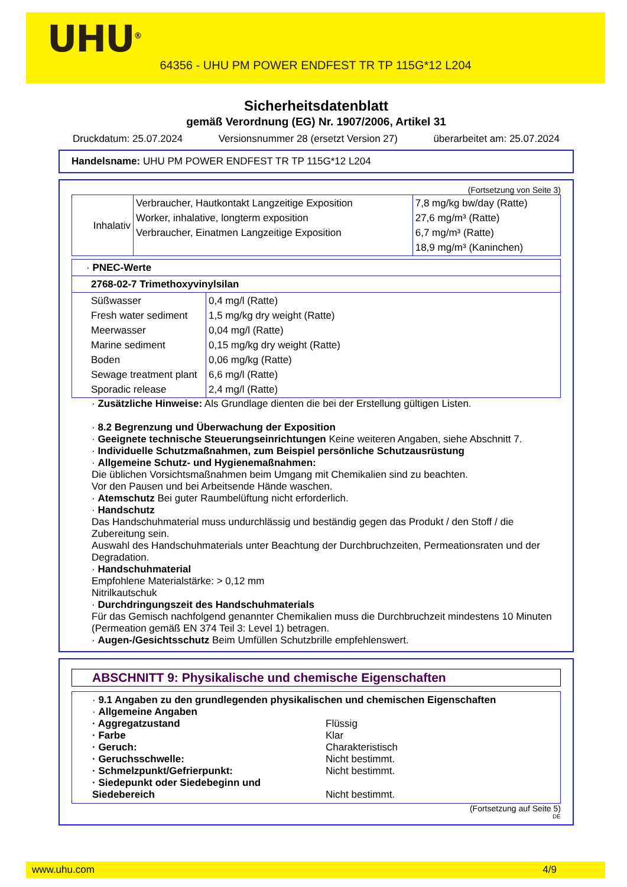UHU<sup>®</sup>
64356 - UHU PM POWER ENDFEST TR TP 115G*12 L204
Sicherheitsdatenblatt
gemäß Verordnung (EG) Nr. 1907/2006, Artikel 31
Druckdatum: 25.07.2024 Versionsnummer 28 (ersetzt Version 27) überarbeitet am: 25.07.2024
Handelsname: UHU PM POWER ENDFEST TR TP 115G*12 L204
(Fortsetzung von Seite 3)
| Inhalativ | Verbraucher, Hautkontakt Langzeitige Exposition Worker, inhalative, longterm exposition Verbraucher, Einatmen Langzeitige Exposition | 7,8 mg/kg bw/day (Ratte) 27,6 mg/m³ (Ratte) 6,7 mg/m³ (Ratte) 18,9 mg/m³ (Kaninchen) |
| · PNEC-Werte | |
| 2768-02-7 Trimethoxyvinylsilan | |
| Süßwasser Fresh water sediment Meerwasser Marine sediment Boden Sewage treatment plant Sporadic release | 0,4 mg/l (Ratte) 1,5 mg/kg dry weight (Ratte) 0,04 mg/l (Ratte) 0,15 mg/kg dry weight (Ratte) 0,06 mg/kg (Ratte) 6,6 mg/l (Ratte) 2,4 mg/l (Ratte) |
· Zusätzliche Hinweise: Als Grundlage dienten die bei der Erstellung gültigen Listen.
· 8.2 Begrenzung und Überwachung der Exposition
· Geeignete technische Steuerungseinrichtungen Keine weiteren Angaben, siehe Abschnitt 7.
· Individuelle Schutzmaßnahmen, zum Beispiel persönliche Schutzausrüstung
· Allgemeine Schutz- und Hygienemaßnahmen:
Die üblichen Vorsichtsmaßnahmen beim Umgang mit Chemikalien sind zu beachten.
Vor den Pausen und bei Arbeitsende Hände waschen.
· Atemschutz Bei guter Raumbelüftung nicht erforderlich.
· Handschutz
Das Handschuhmaterial muss undurchlässig und beständig gegen das Produkt / den Stoff / die Zubereitung sein.
Auswahl des Handschuhmaterials unter Beachtung der Durchbruchzeiten, Permeationsraten und der Degradation.
· Handschuhmaterial
Empfohlene Materialstärke: > 0,12 mm
Nitrilkautschuk
· Durchdringungszeit des Handschuhmaterials
Für das Gemisch nachfolgend genannter Chemikalien muss die Durchbruchzeit mindestens 10 Minuten (Permeation gemäß EN 374 Teil 3: Level 1) betragen.
· Augen-/Gesichtsschutz Beim Umfüllen Schutzbrille empfehlenswert.
ABSCHNITT 9: Physikalische und chemische Eigenschaften
· 9.1 Angaben zu den grundlegenden physikalischen und chemischen Eigenschaften
· Allgemeine Angaben
· Aggregatzustand Flüssig · Farbe Klar · Geruch: Charakteristisch · Geruchsschwelle: Nicht bestimmt. · Schmelzpunkt/Gefrierpunkt: Nicht bestimmt. · Siedepunkt oder Siedebeginn und Siedebereich
Nicht bestimmt.
(Fortsetzung auf Seite 5)
DE
www.uhu.com 4/9